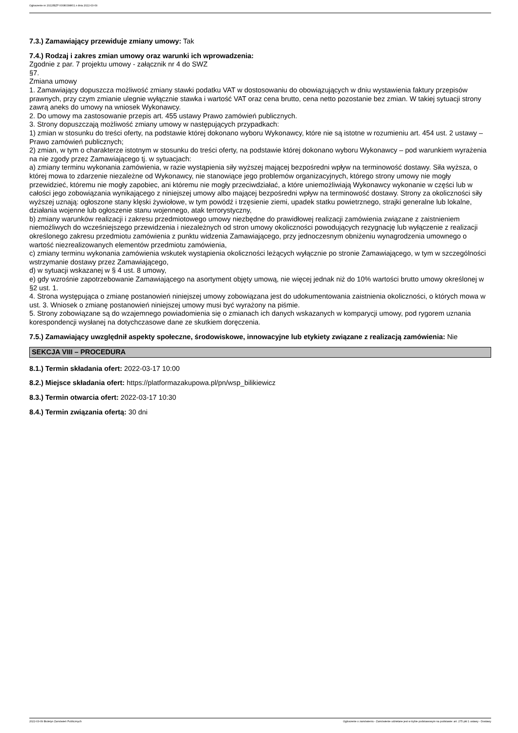Ogłoszenie nr 2022/BZP 00080398/01 z dnia 2022-03-09
7.3.) Zamawiający przewiduje zmiany umowy: Tak
7.4.) Rodzaj i zakres zmian umowy oraz warunki ich wprowadzenia:
Zgodnie z par. 7 projektu umowy - załącznik nr 4 do SWZ
§7.
Zmiana umowy
1. Zamawiający dopuszcza możliwość zmiany stawki podatku VAT w dostosowaniu do obowiązujących w dniu wystawienia faktury przepisów prawnych, przy czym zmianie ulegnie wyłącznie stawka i wartość VAT oraz cena brutto, cena netto pozostanie bez zmian. W takiej sytuacji strony zawrą aneks do umowy na wniosek Wykonawcy.
2. Do umowy ma zastosowanie przepis art. 455 ustawy Prawo zamówień publicznych.
3. Strony dopuszczają możliwość zmiany umowy w następujących przypadkach:
1) zmian w stosunku do treści oferty, na podstawie której dokonano wyboru Wykonawcy, które nie są istotne w rozumieniu art. 454 ust. 2 ustawy – Prawo zamówień publicznych;
2) zmian, w tym o charakterze istotnym w stosunku do treści oferty, na podstawie której dokonano wyboru Wykonawcy – pod warunkiem wyrażenia na nie zgody przez Zamawiającego tj. w sytuacjach:
a) zmiany terminu wykonania zamówienia, w razie wystąpienia siły wyższej mającej bezpośredni wpływ na terminowość dostawy. Siła wyższa, o której mowa to zdarzenie niezależne od Wykonawcy, nie stanowiące jego problemów organizacyjnych, którego strony umowy nie mogły przewidzieć, któremu nie mogły zapobiec, ani któremu nie mogły przeciwdziałać, a które uniemożliwiają Wykonawcy wykonanie w części lub w całości jego zobowiązania wynikającego z niniejszej umowy albo mającej bezpośredni wpływ na terminowość dostawy. Strony za okoliczności siły wyższej uznają: ogłoszone stany klęski żywiołowe, w tym powódź i trzęsienie ziemi, upadek statku powietrznego, strajki generalne lub lokalne, działania wojenne lub ogłoszenie stanu wojennego, atak terrorystyczny,
b) zmiany warunków realizacji i zakresu przedmiotowego umowy niezbędne do prawidłowej realizacji zamówienia związane z zaistnieniem niemożliwych do wcześniejszego przewidzenia i niezależnych od stron umowy okoliczności powodujących rezygnację lub wyłączenie z realizacji określonego zakresu przedmiotu zamówienia z punktu widzenia Zamawiającego, przy jednoczesnym obniżeniu wynagrodzenia umownego o wartość niezrealizowanych elementów przedmiotu zamówienia,
c) zmiany terminu wykonania zamówienia wskutek wystąpienia okoliczności leżących wyłącznie po stronie Zamawiającego, w tym w szczególności wstrzymanie dostawy przez Zamawiającego,
d) w sytuacji wskazanej w § 4 ust. 8 umowy,
e) gdy wzrośnie zapotrzebowanie Zamawiającego na asortyment objęty umową, nie więcej jednak niż do 10% wartości brutto umowy określonej w §2 ust. 1.
4. Strona występująca o zmianę postanowień niniejszej umowy zobowiązana jest do udokumentowania zaistnienia okoliczności, o których mowa w ust. 3. Wniosek o zmianę postanowień niniejszej umowy musi być wyrażony na piśmie.
5. Strony zobowiązane są do wzajemnego powiadomienia się o zmianach ich danych wskazanych w komparycji umowy, pod rygorem uznania korespondencji wysłanej na dotychczasowe dane ze skutkiem doręczenia.
7.5.) Zamawiający uwzględnił aspekty społeczne, środowiskowe, innowacyjne lub etykiety związane z realizacją zamówienia: Nie
SEKCJA VIII – PROCEDURA
8.1.) Termin składania ofert: 2022-03-17 10:00
8.2.) Miejsce składania ofert: https://platformazakupowa.pl/pn/wsp_bilikiewicz
8.3.) Termin otwarcia ofert: 2022-03-17 10:30
8.4.) Termin związania ofertą: 30 dni
2022-03-09 Biuletyn Zamówień Publicznych Ogłoszenie o zamówieniu - Zamówienie udzielane jest w trybie podstawowym na podstawie: art. 275 pkt 1 ustawy - Dostawy